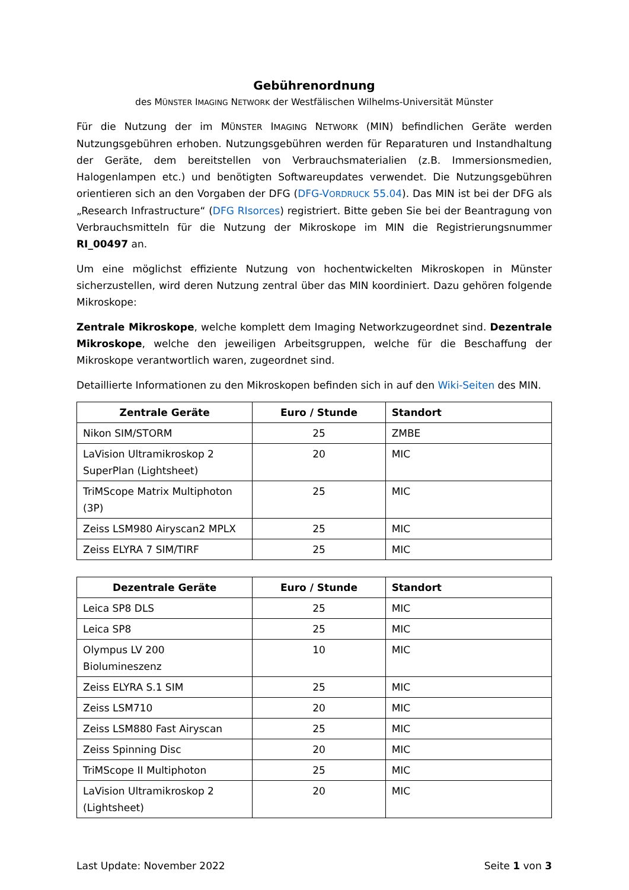Gebührenordnung
des MÜNSTER IMAGING NETWORK der Westfälischen Wilhelms-Universität Münster
Für die Nutzung der im MÜNSTER IMAGING NETWORK (MIN) befindlichen Geräte werden Nutzungsgebühren erhoben. Nutzungsgebühren werden für Reparaturen und Instandhaltung der Geräte, dem bereitstellen von Verbrauchsmaterialien (z.B. Immersionsmedien, Halogenlampen etc.) und benötigten Softwareupdates verwendet. Die Nutzungsgebühren orientieren sich an den Vorgaben der DFG (DFG-VORDRUCK 55.04). Das MIN ist bei der DFG als „Research Infrastructure“ (DFG RIsorces) registriert. Bitte geben Sie bei der Beantragung von Verbrauchsmitteln für die Nutzung der Mikroskope im MIN die Registrierungsnummer RI_00497 an.
Um eine möglichst effiziente Nutzung von hochentwickelten Mikroskopen in Münster sicherzustellen, wird deren Nutzung zentral über das MIN koordiniert. Dazu gehören folgende Mikroskope:
Zentrale Mikroskope, welche komplett dem Imaging Networkzugeordnet sind. Dezentrale Mikroskope, welche den jeweiligen Arbeitsgruppen, welche für die Beschaffung der Mikroskope verantwortlich waren, zugeordnet sind.
Detaillierte Informationen zu den Mikroskopen befinden sich in auf den Wiki-Seiten des MIN.
| Zentrale Geräte | Euro / Stunde | Standort |
| --- | --- | --- |
| Nikon SIM/STORM | 25 | ZMBE |
| LaVision Ultramikroskop 2 SuperPlan (Lightsheet) | 20 | MIC |
| TriMScope Matrix Multiphoton (3P) | 25 | MIC |
| Zeiss LSM980 Airyscan2 MPLX | 25 | MIC |
| Zeiss ELYRA 7 SIM/TIRF | 25 | MIC |
| Dezentrale Geräte | Euro / Stunde | Standort |
| --- | --- | --- |
| Leica SP8 DLS | 25 | MIC |
| Leica SP8 | 25 | MIC |
| Olympus LV 200 Biolumineszenz | 10 | MIC |
| Zeiss ELYRA S.1 SIM | 25 | MIC |
| Zeiss LSM710 | 20 | MIC |
| Zeiss LSM880 Fast Airyscan | 25 | MIC |
| Zeiss Spinning Disc | 20 | MIC |
| TriMScope II Multiphoton | 25 | MIC |
| LaVision Ultramikroskop 2 (Lightsheet) | 20 | MIC |
Last Update: November 2022 Seite 1 von 3